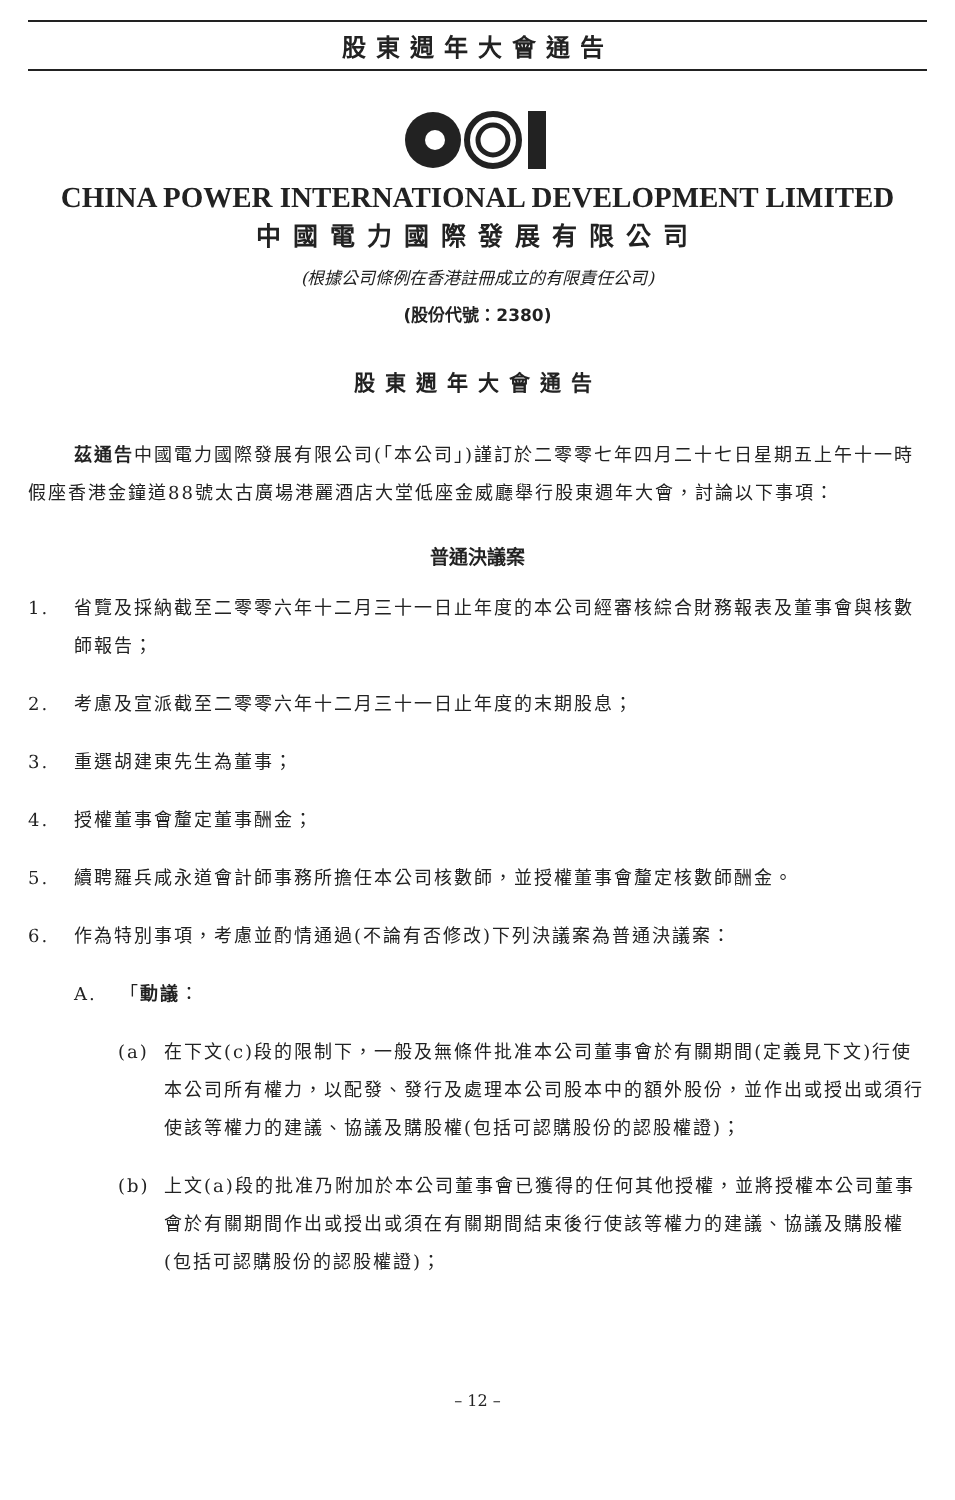股東週年大會通告
CHINA POWER INTERNATIONAL DEVELOPMENT LIMITED
中國電力國際發展有限公司
(根據公司條例在香港註冊成立的有限責任公司)
(股份代號：2380)
股東週年大會通告
茲通告中國電力國際發展有限公司(「本公司」)謹訂於二零零七年四月二十七日星期五上午十一時假座香港金鐘道88號太古廣場港麗酒店大堂低座金威廳舉行股東週年大會，討論以下事項：
普通決議案
1. 省覽及採納截至二零零六年十二月三十一日止年度的本公司經審核綜合財務報表及董事會與核數師報告；
2. 考慮及宣派截至二零零六年十二月三十一日止年度的末期股息；
3. 重選胡建東先生為董事；
4. 授權董事會釐定董事酬金；
5. 續聘羅兵咸永道會計師事務所擔任本公司核數師，並授權董事會釐定核數師酬金。
6. 作為特別事項，考慮並酌情通過(不論有否修改)下列決議案為普通決議案：
A. 「動議：
(a) 在下文(c)段的限制下，一般及無條件批准本公司董事會於有關期間(定義見下文)行使本公司所有權力，以配發、發行及處理本公司股本中的額外股份，並作出或授出或須行使該等權力的建議、協議及購股權(包括可認購股份的認股權證)；
(b) 上文(a)段的批准乃附加於本公司董事會已獲得的任何其他授權，並將授權本公司董事會於有關期間作出或授出或須在有關期間結束後行使該等權力的建議、協議及購股權(包括可認購股份的認股權證)；
– 12 –